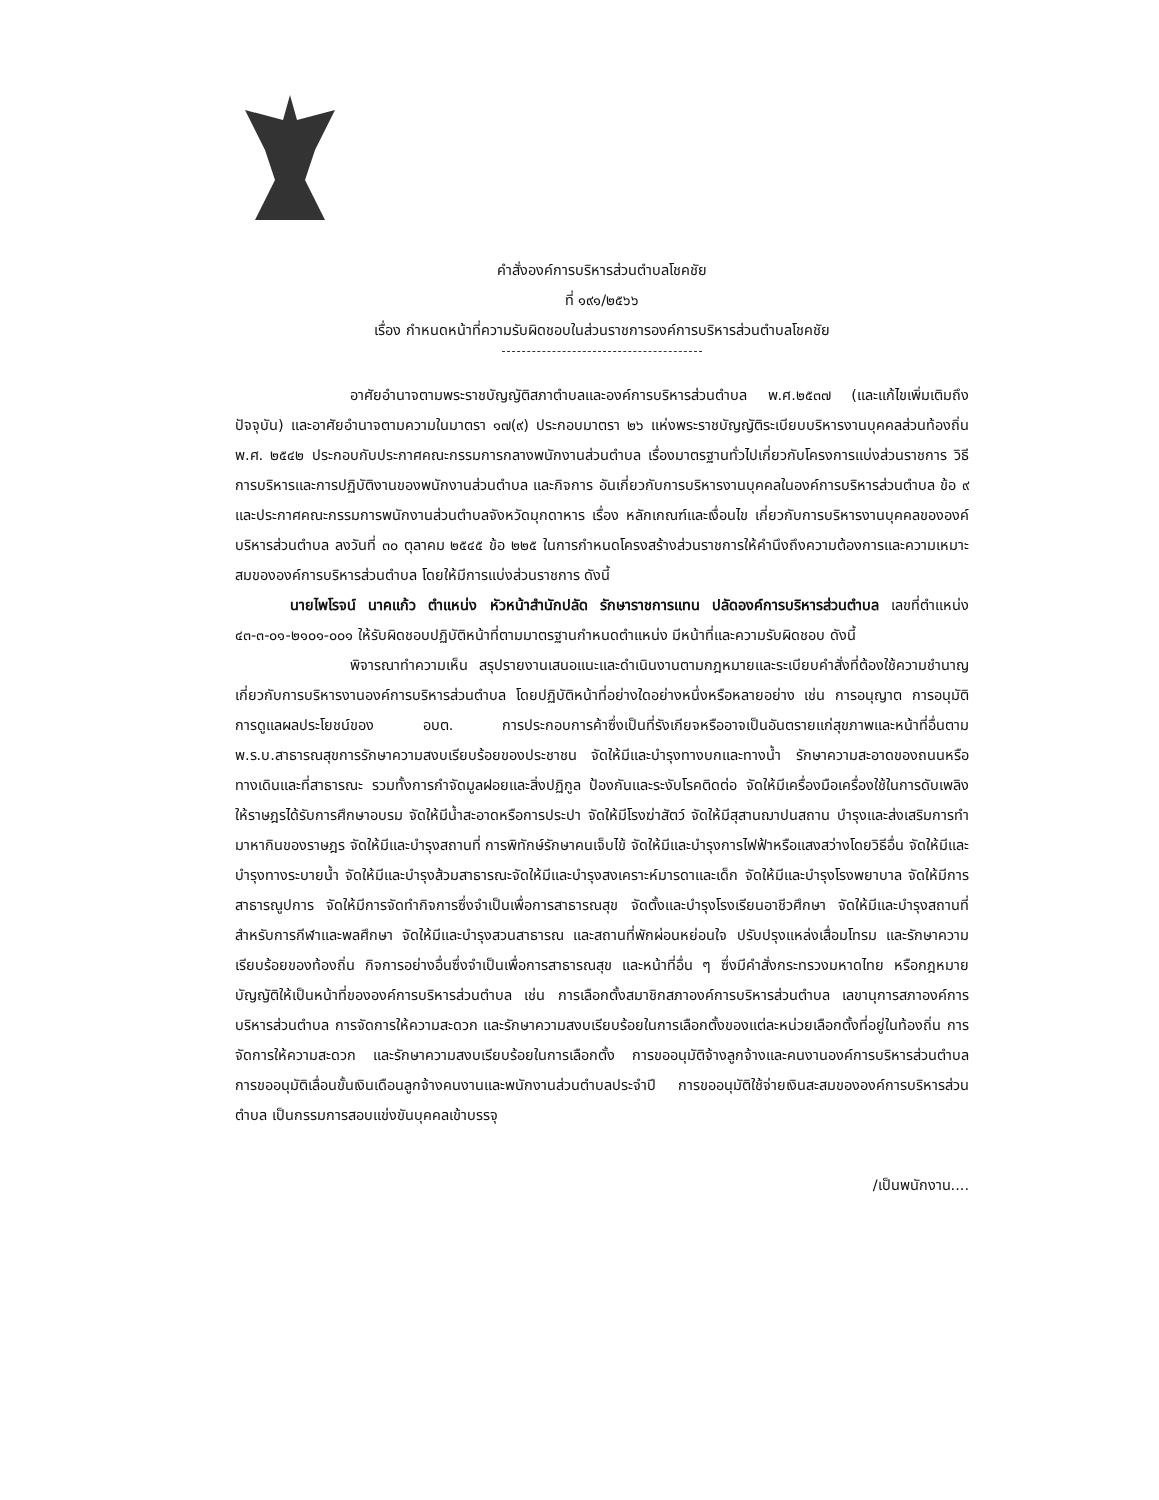คำสั่งองค์การบริหารส่วนตำบลโชคชัย
ที่ ๑๙๑/๒๕๖๖
เรื่อง กำหนดหน้าที่ความรับผิดชอบในส่วนราชการองค์การบริหารส่วนตำบลโชคชัย
อาศัยอำนาจตามพระราชบัญญัติสภาตำบลและองค์การบริหารส่วนตำบล พ.ศ.๒๕๓๗ (และแก้ไขเพิ่มเติมถึงปัจจุบัน) และอาศัยอำนาจตามความในมาตรา ๑๗(๙) ประกอบมาตรา ๒๖ แห่งพระราชบัญญัติระเบียบบริหารงานบุคคลส่วนท้องถิ่น พ.ศ. ๒๕๔๒ ประกอบกับประกาศคณะกรรมการกลางพนักงานส่วนตำบล เรื่องมาตรฐานทั่วไปเกี่ยวกับโครงการแบ่งส่วนราชการ วิธีการบริหารและการปฏิบัติงานของพนักงานส่วนตำบล และกิจการ อันเกี่ยวกับการบริหารงานบุคคลในองค์การบริหารส่วนตำบล ข้อ ๙ และประกาศคณะกรรมการพนักงานส่วนตำบลจังหวัดมุกดาหาร เรื่อง หลักเกณฑ์และเงื่อนไข เกี่ยวกับการบริหารงานบุคคลขององค์บริหารส่วนตำบล ลงวันที่ ๓๐ ตุลาคม ๒๕๔๕ ข้อ ๒๒๕ ในการกำหนดโครงสร้างส่วนราชการให้คำนึงถึงความต้องการและความเหมาะสมขององค์การบริหารส่วนตำบล โดยให้มีการแบ่งส่วนราชการ ดังนี้
นายไพโรจน์ นาคแก้ว ตำแหน่ง หัวหน้าสำนักปลัด รักษาราชการแทน ปลัดองค์การบริหารส่วนตำบล เลขที่ตำแหน่ง ๔๓-๓-๐๑-๒๑๐๑-๐๐๑ ให้รับผิดชอบปฏิบัติหน้าที่ตามมาตรฐานกำหนดตำแหน่ง มีหน้าที่และความรับผิดชอบ ดังนี้
พิจารณาทำความเห็น สรุปรายงานเสนอแนะและดำเนินงานตามกฎหมายและระเบียบคำสั่งที่ต้องใช้ความชำนาญเกี่ยวกับการบริหารงานองค์การบริหารส่วนตำบล โดยปฏิบัติหน้าที่อย่างใดอย่างหนึ่งหรือหลายอย่าง เช่น การอนุญาต การอนุมัติ การดูแลผลประโยชน์ของ อบต. การประกอบการค้าซึ่งเป็นที่รังเกียจหรืออาจเป็นอันตรายแก่สุขภาพและหน้าที่อื่นตาม พ.ร.บ.สาธารณสุขการรักษาความสงบเรียบร้อยของประชาชน จัดให้มีและบำรุงทางบกและทางน้ำ รักษาความสะอาดของถนนหรือทางเดินและที่สาธารณะ รวมทั้งการกำจัดมูลฝอยและสิ่งปฏิกูล ป้องกันและระงับโรคติดต่อ จัดให้มีเครื่องมือเครื่องใช้ในการดับเพลิง ให้ราษฎรได้รับการศึกษาอบรม จัดให้มีน้ำสะอาดหรือการประปา จัดให้มีโรงฆ่าสัตว์ จัดให้มีสุสานฌาปนสถาน บำรุงและส่งเสริมการทำมาหากินของราษฎร จัดให้มีและบำรุงสถานที่ การพิทักษ์รักษาคนเจ็บไข้ จัดให้มีและบำรุงการไฟฟ้าหรือแสงสว่างโดยวิธีอื่น จัดให้มีและบำรุงทางระบายน้ำ จัดให้มีและบำรุงส้วมสาธารณะจัดให้มีและบำรุงสงเคราะห์มารดาและเด็ก จัดให้มีและบำรุงโรงพยาบาล จัดให้มีการสาธารณูปการ จัดให้มีการจัดทำกิจการซึ่งจำเป็นเพื่อการสาธารณสุข จัดตั้งและบำรุงโรงเรียนอาชีวศึกษา จัดให้มีและบำรุงสถานที่สำหรับการกีฬาและพลศึกษา จัดให้มีและบำรุงสวนสาธารณ และสถานที่พักผ่อนหย่อนใจ ปรับปรุงแหล่งเสื่อมโทรม และรักษาความเรียบร้อยของท้องถิ่น กิจการอย่างอื่นซึ่งจำเป็นเพื่อการสาธารณสุข และหน้าที่อื่น ๆ ซึ่งมีคำสั่งกระทรวงมหาดไทย หรือกฎหมายบัญญัติให้เป็นหน้าที่ขององค์การบริหารส่วนตำบล เช่น การเลือกตั้งสมาชิกสภาองค์การบริหารส่วนตำบล เลขานุการสภาองค์การบริหารส่วนตำบล การจัดการให้ความสะดวก และรักษาความสงบเรียบร้อยในการเลือกตั้งของแต่ละหน่วยเลือกตั้งที่อยู่ในท้องถิ่น การจัดการให้ความสะดวก และรักษาความสงบเรียบร้อยในการเลือกตั้ง การขออนุมัติจ้างลูกจ้างและคนงานองค์การบริหารส่วนตำบล การขออนุมัติเลื่อนขั้นเงินเดือนลูกจ้างคนงานและพนักงานส่วนตำบลประจำปี การขออนุมัติใช้จ่ายเงินสะสมขององค์การบริหารส่วนตำบล เป็นกรรมการสอบแข่งขันบุคคลเข้าบรรจุ
/เป็นพนักงาน....